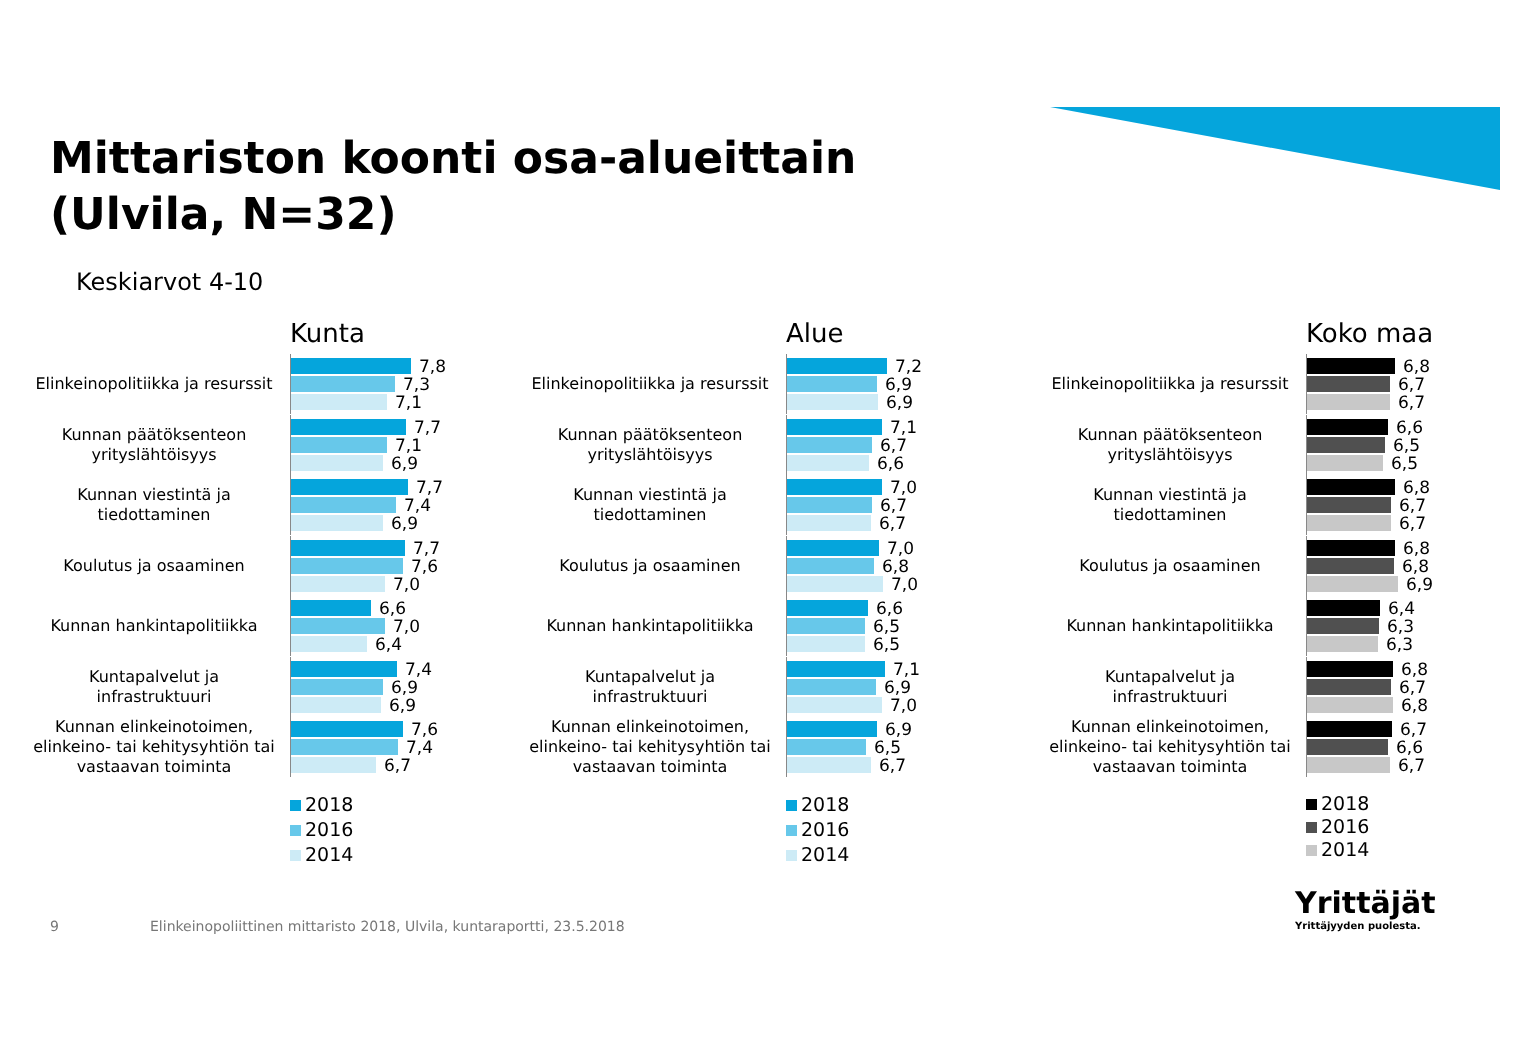Mittariston koonti osa-alueittain
(Ulvila, N=32)
Keskiarvot 4-10
Kunta
Elinkeinopolitiikka ja resurssit
7,8
7,3
7,1
Kunnan päätöksenteon yrityslähtöisyys
7,7
7,1
6,9
Kunnan viestintä ja tiedottaminen
7,7
7,4
6,9
Koulutus ja osaaminen
7,7
7,6
7,0
Kunnan hankintapolitiikka
6,6
7,0
6,4
Kuntapalvelut ja infrastruktuuri
7,4
6,9
6,9
Kunnan elinkeinotoimen, elinkeino- tai kehitysyhtiön tai vastaavan toiminta
7,6
7,4
6,7
2018
2016
2014
Alue
Elinkeinopolitiikka ja resurssit
7,2
6,9
6,9
Kunnan päätöksenteon yrityslähtöisyys
7,1
6,7
6,6
Kunnan viestintä ja tiedottaminen
7,0
6,7
6,7
Koulutus ja osaaminen
7,0
6,8
7,0
Kunnan hankintapolitiikka
6,6
6,5
6,5
Kuntapalvelut ja infrastruktuuri
7,1
6,9
7,0
Kunnan elinkeinotoimen, elinkeino- tai kehitysyhtiön tai vastaavan toiminta
6,9
6,5
6,7
2018
2016
2014
Koko maa
Elinkeinopolitiikka ja resurssit
6,8
6,7
6,7
Kunnan päätöksenteon yrityslähtöisyys
6,6
6,5
6,5
Kunnan viestintä ja tiedottaminen
6,8
6,7
6,7
Koulutus ja osaaminen
6,8
6,8
6,9
Kunnan hankintapolitiikka
6,4
6,3
6,3
Kuntapalvelut ja infrastruktuuri
6,8
6,7
6,8
Kunnan elinkeinotoimen, elinkeino- tai kehitysyhtiön tai vastaavan toiminta
6,7
6,6
6,7
2018
2016
2014
9
Elinkeinopoliittinen mittaristo 2018, Ulvila, kuntaraportti, 23.5.2018
Yrittäjät
Yrittäjyyden puolesta.